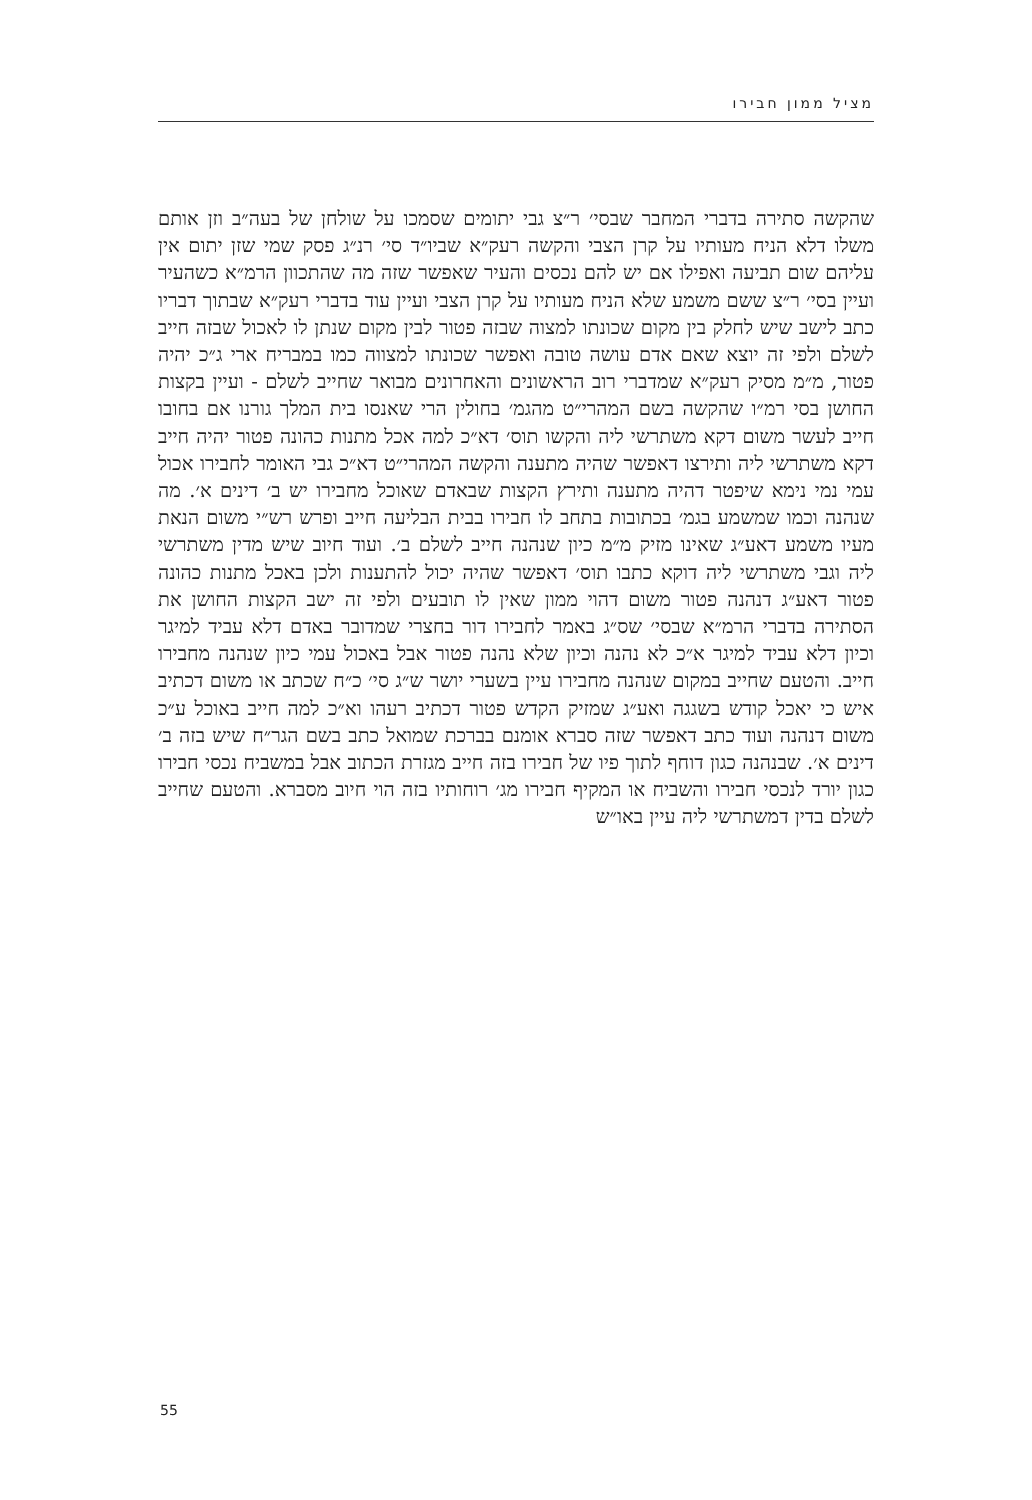מציל ממון חבירו
שהקשה סתירה בדברי המחבר שבסי׳ ר״צ גבי יתומים שסמכו על שולחן של בעה״ב וזן אותם משלו דלא הניח מעותיו על קרן הצבי והקשה רעק״א שביו״ד סי׳ רנ״ג פסק שמי שזן יתום אין עליהם שום תביעה ואפילו אם יש להם נכסים והעיר שאפשר שזה מה שהתכוון הרמ״א כשהעיר ועיין בסי׳ ר״צ ששם משמע שלא הניח מעותיו על קרן הצבי ועיין עוד בדברי רעק״א שבתוך דבריו כתב לישב שיש לחלק בין מקום שכונתו למצוה שבזה פטור לבין מקום שנתן לו לאכול שבזה חייב לשלם ולפי זה יוצא שאם אדם עושה טובה ואפשר שכונתו למצווה כמו במבריח ארי ג״כ יהיה פטור, מ״מ מסיק רעק״א שמדברי רוב הראשונים והאחרונים מבואר שחייב לשלם - ועיין בקצות החושן בסי רמ״ו שהקשה בשם המהרי״ט מהגמ׳ בחולין הרי שאנסו בית המלך גורנו אם בחובו חייב לעשר משום דקא משתרשי ליה והקשו תוס׳ דא״כ למה אכל מתנות כהונה פטור יהיה חייב דקא משתרשי ליה ותירצו דאפשר שהיה מתענה והקשה המהרי״ט דא״כ גבי האומר לחבירו אכול עמי נמי נימא שיפטר דהיה מתענה ותירץ הקצות שבאדם שאוכל מחבירו יש ב׳ דינים א׳. מה שנהנה וכמו שמשמע בגמ׳ בכתובות בתחב לו חבירו בבית הבליעה חייב ופרש רש״י משום הנאת מעיו משמע דאע״ג שאינו מזיק מ״מ כיון שנהנה חייב לשלם ב׳. ועוד חיוב שיש מדין משתרשי ליה וגבי משתרשי ליה דוקא כתבו תוס׳ דאפשר שהיה יכול להתענות ולכן באכל מתנות כהונה פטור דאע״ג דנהנה פטור משום דהוי ממון שאין לו תובעים ולפי זה ישב הקצות החושן את הסתירה בדברי הרמ״א שבסי׳ שס״ג באמר לחבירו דור בחצרי שמדובר באדם דלא עביד למיגר וכיון דלא עביד למיגר א״כ לא נהנה וכיון שלא נהנה פטור אבל באכול עמי כיון שנהנה מחבירו חייב. והטעם שחייב במקום שנהנה מחבירו עיין בשערי יושר ש״ג סי׳ כ״ח שכתב או משום דכתיב איש כי יאכל קודש בשגגה ואע״ג שמזיק הקדש פטור דכתיב רעהו וא״כ למה חייב באוכל ע״כ משום דנהנה ועוד כתב דאפשר שזה סברא אומנם בברכת שמואל כתב בשם הגר״ח שיש בזה ב׳ דינים א׳. שבנהנה כגון דוחף לתוך פיו של חבירו בזה חייב מגזרת הכתוב אבל במשביח נכסי חבירו כגון יורד לנכסי חבירו והשביח או המקיף חבירו מג׳ רוחותיו בזה הוי חיוב מסברא. והטעם שחייב לשלם בדין דמשתרשי ליה עיין באו״ש
55